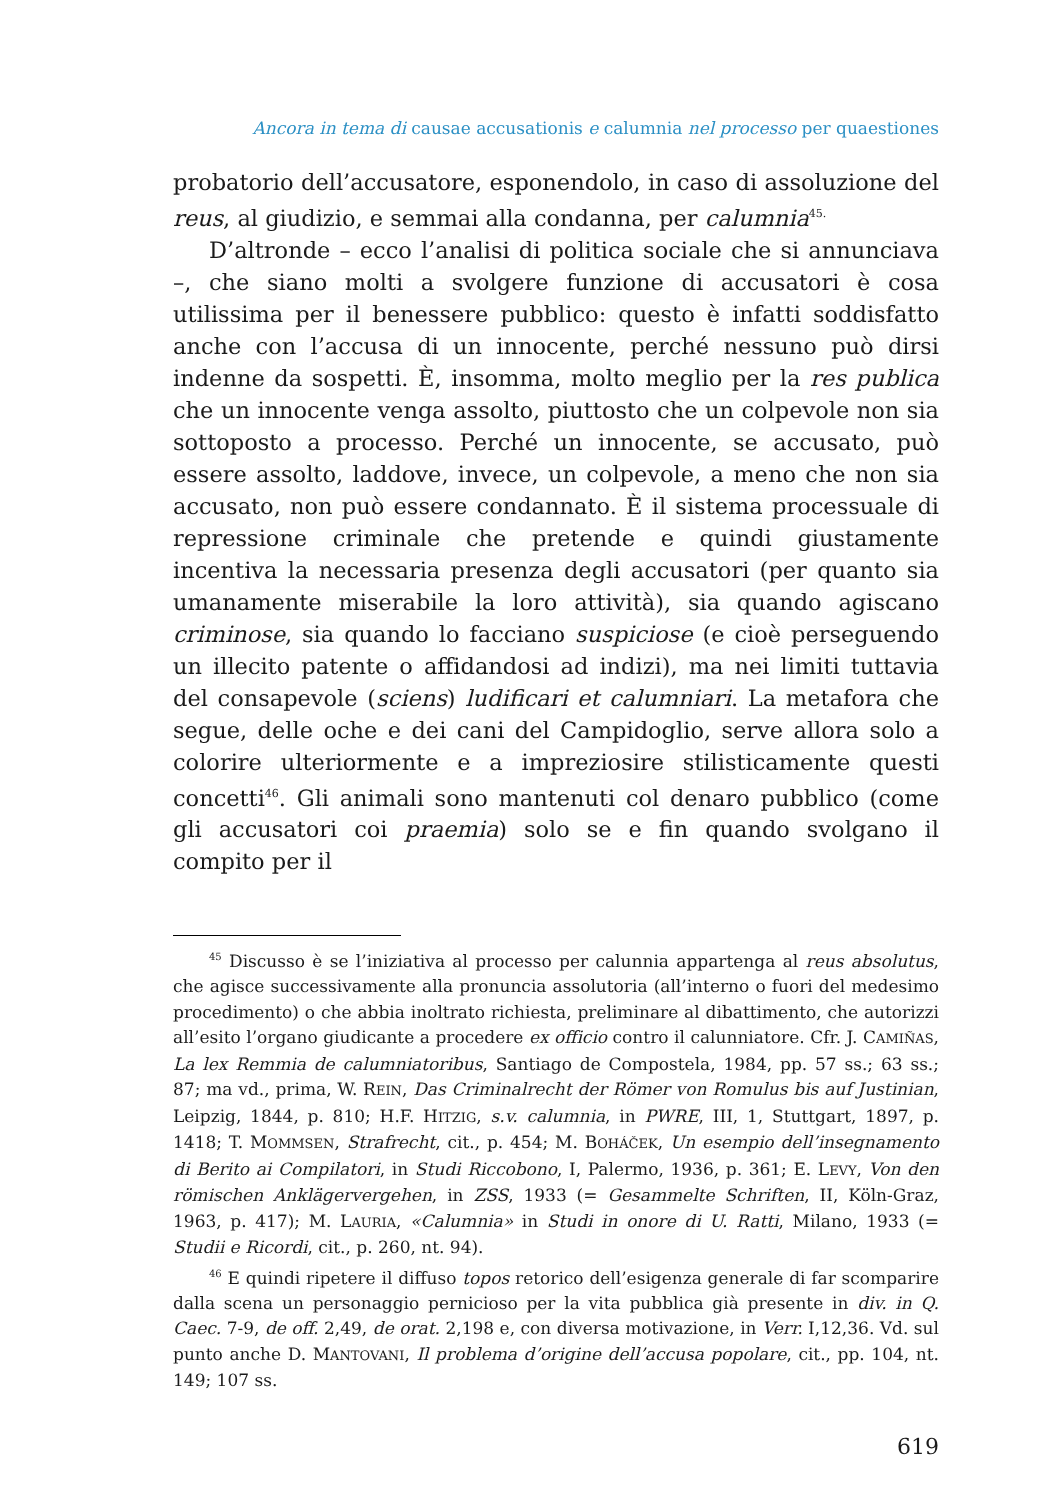Ancora in tema di causae accusationis e calumnia nel processo per quaestiones
probatorio dell’accusatore, esponendolo, in caso di assoluzione del reus, al giudizio, e semmai alla condanna, per calumnia<sup>45.</sup>
D’altronde – ecco l’analisi di politica sociale che si annunciava –, che siano molti a svolgere funzione di accusatori è cosa utilissima per il benessere pubblico: questo è infatti soddisfatto anche con l’accusa di un innocente, perché nessuno può dirsi indenne da sospetti. È, insomma, molto meglio per la res publica che un innocente venga assolto, piuttosto che un colpevole non sia sottoposto a processo. Perché un innocente, se accusato, può essere assolto, laddove, invece, un colpevole, a meno che non sia accusato, non può essere condannato. È il sistema processuale di repressione criminale che pretende e quindi giustamente incentiva la necessaria presenza degli accusatori (per quanto sia umanamente miserabile la loro attività), sia quando agiscano criminose, sia quando lo facciano suspiciose (e cioè perseguendo un illecito patente o affidandosi ad indizi), ma nei limiti tuttavia del consapevole (sciens) ludificari et calumniari. La metafora che segue, delle oche e dei cani del Campidoglio, serve allora solo a colorire ulteriormente e a impreziosire stilisticamente questi concetti<sup>46</sup>. Gli animali sono mantenuti col denaro pubblico (come gli accusatori coi praemia) solo se e fin quando svolgano il compito per il
<sup>45</sup> Discusso è se l’iniziativa al processo per calunnia appartenga al reus absolutus, che agisce successivamente alla pronuncia assolutoria (all’interno o fuori del medesimo procedimento) o che abbia inoltrato richiesta, preliminare al dibattimento, che autorizzi all’esito l’organo giudicante a procedere ex officio contro il calunniatore. Cfr. J. CAMIÑAS, La lex Remmia de calumniatoribus, Santiago de Compostela, 1984, pp. 57 ss.; 63 ss.; 87; ma vd., prima, W. REIN, Das Criminalrecht der Römer von Romulus bis auf Justinian, Leipzig, 1844, p. 810; H.F. HITZIG, s.v. calumnia, in PWRE, III, 1, Stuttgart, 1897, p. 1418; T. MOMMSEN, Strafrecht, cit., p. 454; M. BOHÁČEK, Un esempio dell’insegnamento di Berito ai Compilatori, in Studi Riccobono, I, Palermo, 1936, p. 361; E. LEVY, Von den römischen Anklägervergehen, in ZSS, 1933 (= Gesammelte Schriften, II, Köln-Graz, 1963, p. 417); M. LAURIA, «Calumnia» in Studi in onore di U. Ratti, Milano, 1933 (= Studii e Ricordi, cit., p. 260, nt. 94).
<sup>46</sup> E quindi ripetere il diffuso topos retorico dell’esigenza generale di far scomparire dalla scena un personaggio pernicioso per la vita pubblica già presente in div. in Q. Caec. 7-9, de off. 2,49, de orat. 2,198 e, con diversa motivazione, in Verr. I,12,36. Vd. sul punto anche D. MANTOVANI, Il problema d’origine dell’accusa popolare, cit., pp. 104, nt. 149; 107 ss.
619